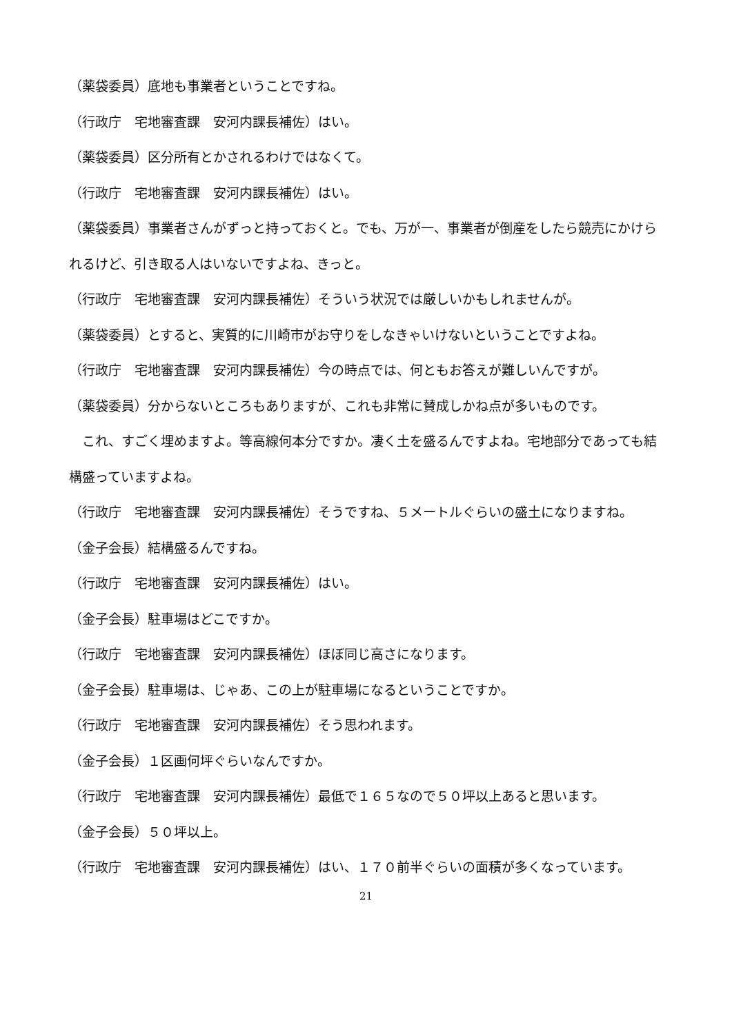（薬袋委員）底地も事業者ということですね。
（行政庁　宅地審査課　安河内課長補佐）はい。
（薬袋委員）区分所有とかされるわけではなくて。
（行政庁　宅地審査課　安河内課長補佐）はい。
（薬袋委員）事業者さんがずっと持っておくと。でも、万が一、事業者が倒産をしたら競売にかけられるけど、引き取る人はいないですよね、きっと。
（行政庁　宅地審査課　安河内課長補佐）そういう状況では厳しいかもしれませんが。
（薬袋委員）とすると、実質的に川崎市がお守りをしなきゃいけないということですよね。
（行政庁　宅地審査課　安河内課長補佐）今の時点では、何ともお答えが難しいんですが。
（薬袋委員）分からないところもありますが、これも非常に賛成しかね点が多いものです。
　これ、すごく埋めますよ。等高線何本分ですか。凄く土を盛るんですよね。宅地部分であっても結構盛っていますよね。
（行政庁　宅地審査課　安河内課長補佐）そうですね、５メートルぐらいの盛土になりますね。
（金子会長）結構盛るんですね。
（行政庁　宅地審査課　安河内課長補佐）はい。
（金子会長）駐車場はどこですか。
（行政庁　宅地審査課　安河内課長補佐）ほぼ同じ高さになります。
（金子会長）駐車場は、じゃあ、この上が駐車場になるということですか。
（行政庁　宅地審査課　安河内課長補佐）そう思われます。
（金子会長）１区画何坪ぐらいなんですか。
（行政庁　宅地審査課　安河内課長補佐）最低で１６５なので５０坪以上あると思います。
（金子会長）５０坪以上。
（行政庁　宅地審査課　安河内課長補佐）はい、１７０前半ぐらいの面積が多くなっています。
21